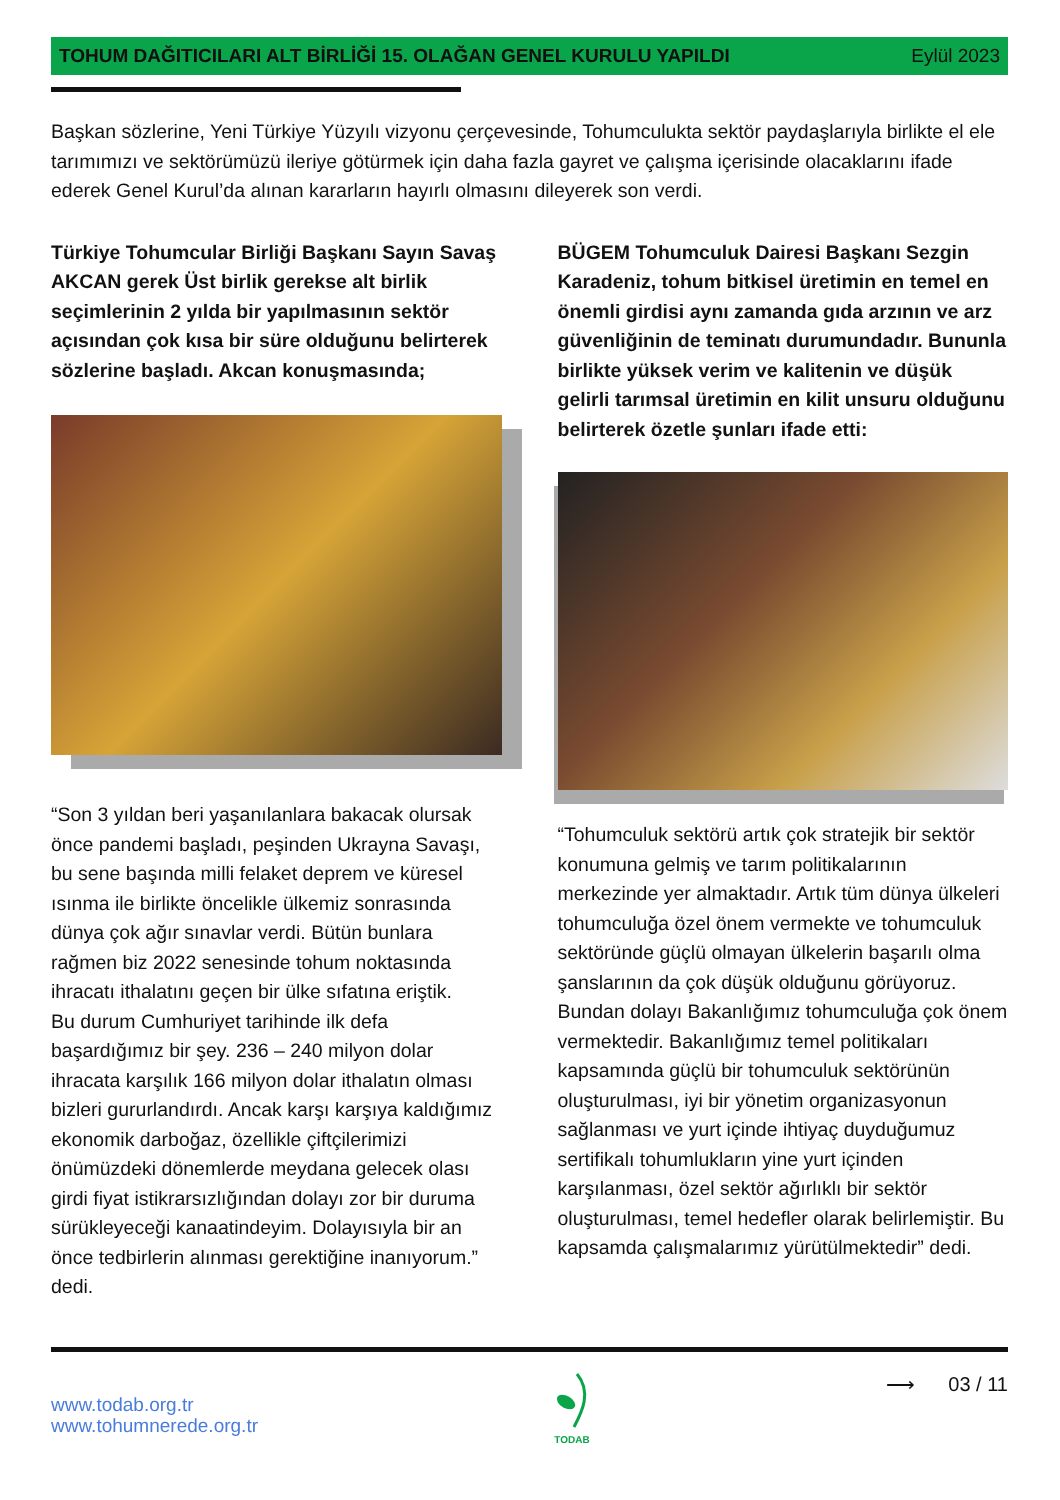TOHUM DAĞITICILARI ALT BİRLİĞİ 15. OLAĞAN GENEL KURULU YAPILDI
Eylül 2023
Başkan sözlerine, Yeni Türkiye Yüzyılı vizyonu çerçevesinde, Tohumculukta sektör paydaşlarıyla birlikte el ele tarımımızı ve sektörümüzü ileriye götürmek için daha fazla gayret ve çalışma içerisinde olacaklarını ifade ederek Genel Kurul’da alınan kararların hayırlı olmasını dileyerek son verdi.
Türkiye Tohumcular Birliği Başkanı Sayın Savaş AKCAN gerek Üst birlik gerekse alt birlik seçimlerinin 2 yılda bir yapılmasının sektör açısından çok kısa bir süre olduğunu belirterek sözlerine başladı. Akcan konuşmasında;
“Son 3 yıldan beri yaşanılanlara bakacak olursak önce pandemi başladı, peşinden Ukrayna Savaşı, bu sene başında milli felaket deprem ve küresel ısınma ile birlikte öncelikle ülkemiz sonrasında dünya çok ağır sınavlar verdi. Bütün bunlara rağmen biz 2022 senesinde tohum noktasında ihracatı ithalatını geçen bir ülke sıfatına eriştik.
Bu durum Cumhuriyet tarihinde ilk defa başardığımız bir şey. 236 – 240 milyon dolar ihracata karşılık 166 milyon dolar ithalatın olması bizleri gururlandırdı. Ancak karşı karşıya kaldığımız ekonomik darboğaz, özellikle çiftçilerimizi önümüzdeki dönemlerde meydana gelecek olası girdi fiyat istikrarsızlığından dolayı zor bir duruma sürükleyeceği kanaatindeyim. Dolayısıyla bir an önce tedbirlerin alınması gerektiğine inanıyorum.” dedi.
BÜGEM Tohumculuk Dairesi Başkanı Sezgin Karadeniz, tohum bitkisel üretimin en temel en önemli girdisi aynı zamanda gıda arzının ve arz güvenliğinin de teminatı durumundadır. Bununla birlikte yüksek verim ve kalitenin ve düşük gelirli tarımsal üretimin en kilit unsuru olduğunu belirterek özetle şunları ifade etti:
“Tohumculuk sektörü artık çok stratejik bir sektör konumuna gelmiş ve tarım politikalarının merkezinde yer almaktadır. Artık tüm dünya ülkeleri tohumculuğa özel önem vermekte ve tohumculuk sektöründe güçlü olmayan ülkelerin başarılı olma şanslarının da çok düşük olduğunu görüyoruz. Bundan dolayı Bakanlığımız tohumculuğa çok önem vermektedir. Bakanlığımız temel politikaları kapsamında güçlü bir tohumculuk sektörünün oluşturulması, iyi bir yönetim organizasyonun sağlanması ve yurt içinde ihtiyaç duyduğumuz sertifikalı tohumlukların yine yurt içinden karşılanması, özel sektör ağırlıklı bir sektör oluşturulması, temel hedefler olarak belirlemiştir. Bu kapsamda çalışmalarımız yürütülmektedir” dedi.
www.todab.org.tr
www.tohumnerede.org.tr
TODAB
⟶ 03 / 11